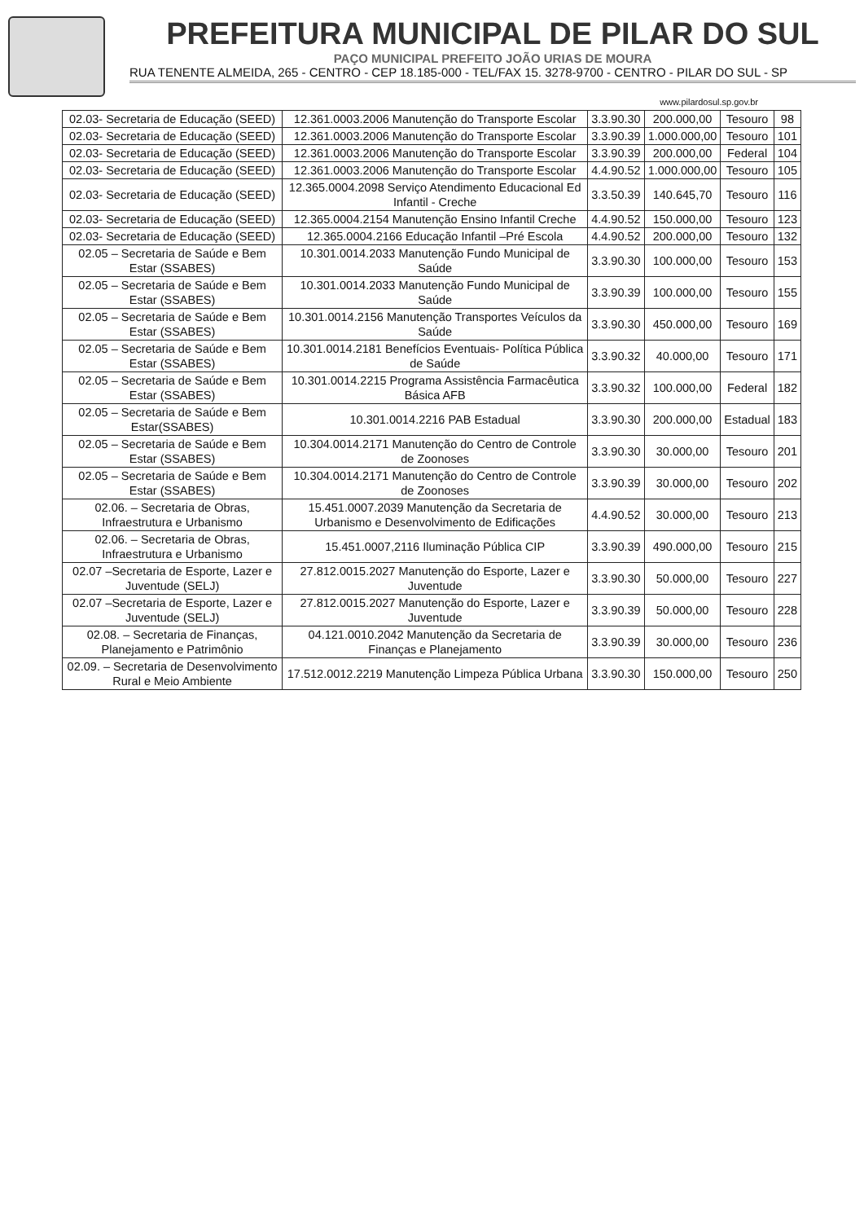PREFEITURA MUNICIPAL DE PILAR DO SUL
PAÇO MUNICIPAL PREFEITO JOÃO URIAS DE MOURA
RUA TENENTE ALMEIDA, 265 - CENTRO - CEP 18.185-000 - TEL/FAX 15. 3278-9700 - CENTRO - PILAR DO SUL - SP
www.pilardosul.sp.gov.br
| 02.03- Secretaria de Educação (SEED) | 12.361.0003.2006 Manutenção do Transporte Escolar | 3.3.90.30 | 200.000,00 | Tesouro | 98 |
| 02.03- Secretaria de Educação (SEED) | 12.361.0003.2006 Manutenção do Transporte Escolar | 3.3.90.39 | 1.000.000,00 | Tesouro | 101 |
| 02.03- Secretaria de Educação (SEED) | 12.361.0003.2006 Manutenção do Transporte Escolar | 3.3.90.39 | 200.000,00 | Federal | 104 |
| 02.03- Secretaria de Educação (SEED) | 12.361.0003.2006 Manutenção do Transporte Escolar | 4.4.90.52 | 1.000.000,00 | Tesouro | 105 |
| 02.03- Secretaria de Educação (SEED) | 12.365.0004.2098 Serviço Atendimento Educacional Ed Infantil - Creche | 3.3.50.39 | 140.645,70 | Tesouro | 116 |
| 02.03- Secretaria de Educação (SEED) | 12.365.0004.2154 Manutenção Ensino Infantil Creche | 4.4.90.52 | 150.000,00 | Tesouro | 123 |
| 02.03- Secretaria de Educação (SEED) | 12.365.0004.2166 Educação Infantil –Pré Escola | 4.4.90.52 | 200.000,00 | Tesouro | 132 |
| 02.05 – Secretaria de Saúde e Bem Estar (SSABES) | 10.301.0014.2033 Manutenção Fundo Municipal de Saúde | 3.3.90.30 | 100.000,00 | Tesouro | 153 |
| 02.05 – Secretaria de Saúde e Bem Estar (SSABES) | 10.301.0014.2033 Manutenção Fundo Municipal de Saúde | 3.3.90.39 | 100.000,00 | Tesouro | 155 |
| 02.05 – Secretaria de Saúde e Bem Estar (SSABES) | 10.301.0014.2156 Manutenção Transportes Veículos da Saúde | 3.3.90.30 | 450.000,00 | Tesouro | 169 |
| 02.05 – Secretaria de Saúde e Bem Estar (SSABES) | 10.301.0014.2181 Benefícios Eventuais- Política Pública de Saúde | 3.3.90.32 | 40.000,00 | Tesouro | 171 |
| 02.05 – Secretaria de Saúde e Bem Estar (SSABES) | 10.301.0014.2215 Programa Assistência Farmacêutica Básica AFB | 3.3.90.32 | 100.000,00 | Federal | 182 |
| 02.05 – Secretaria de Saúde e Bem Estar(SSABES) | 10.301.0014.2216 PAB Estadual | 3.3.90.30 | 200.000,00 | Estadual | 183 |
| 02.05 – Secretaria de Saúde e Bem Estar (SSABES) | 10.304.0014.2171 Manutenção do Centro de Controle de Zoonoses | 3.3.90.30 | 30.000,00 | Tesouro | 201 |
| 02.05 – Secretaria de Saúde e Bem Estar (SSABES) | 10.304.0014.2171 Manutenção do Centro de Controle de Zoonoses | 3.3.90.39 | 30.000,00 | Tesouro | 202 |
| 02.06. – Secretaria de Obras, Infraestrutura e Urbanismo | 15.451.0007.2039 Manutenção da Secretaria de Urbanismo e Desenvolvimento de Edificações | 4.4.90.52 | 30.000,00 | Tesouro | 213 |
| 02.06. – Secretaria de Obras, Infraestrutura e Urbanismo | 15.451.0007,2116 Iluminação Pública CIP | 3.3.90.39 | 490.000,00 | Tesouro | 215 |
| 02.07 –Secretaria de Esporte, Lazer e Juventude (SELJ) | 27.812.0015.2027 Manutenção do Esporte, Lazer e Juventude | 3.3.90.30 | 50.000,00 | Tesouro | 227 |
| 02.07 –Secretaria de Esporte, Lazer e Juventude (SELJ) | 27.812.0015.2027 Manutenção do Esporte, Lazer e Juventude | 3.3.90.39 | 50.000,00 | Tesouro | 228 |
| 02.08. – Secretaria de Finanças, Planejamento e Patrimônio | 04.121.0010.2042 Manutenção da Secretaria de Finanças e Planejamento | 3.3.90.39 | 30.000,00 | Tesouro | 236 |
| 02.09. – Secretaria de Desenvolvimento Rural e Meio Ambiente | 17.512.0012.2219 Manutenção Limpeza Pública Urbana | 3.3.90.30 | 150.000,00 | Tesouro | 250 |